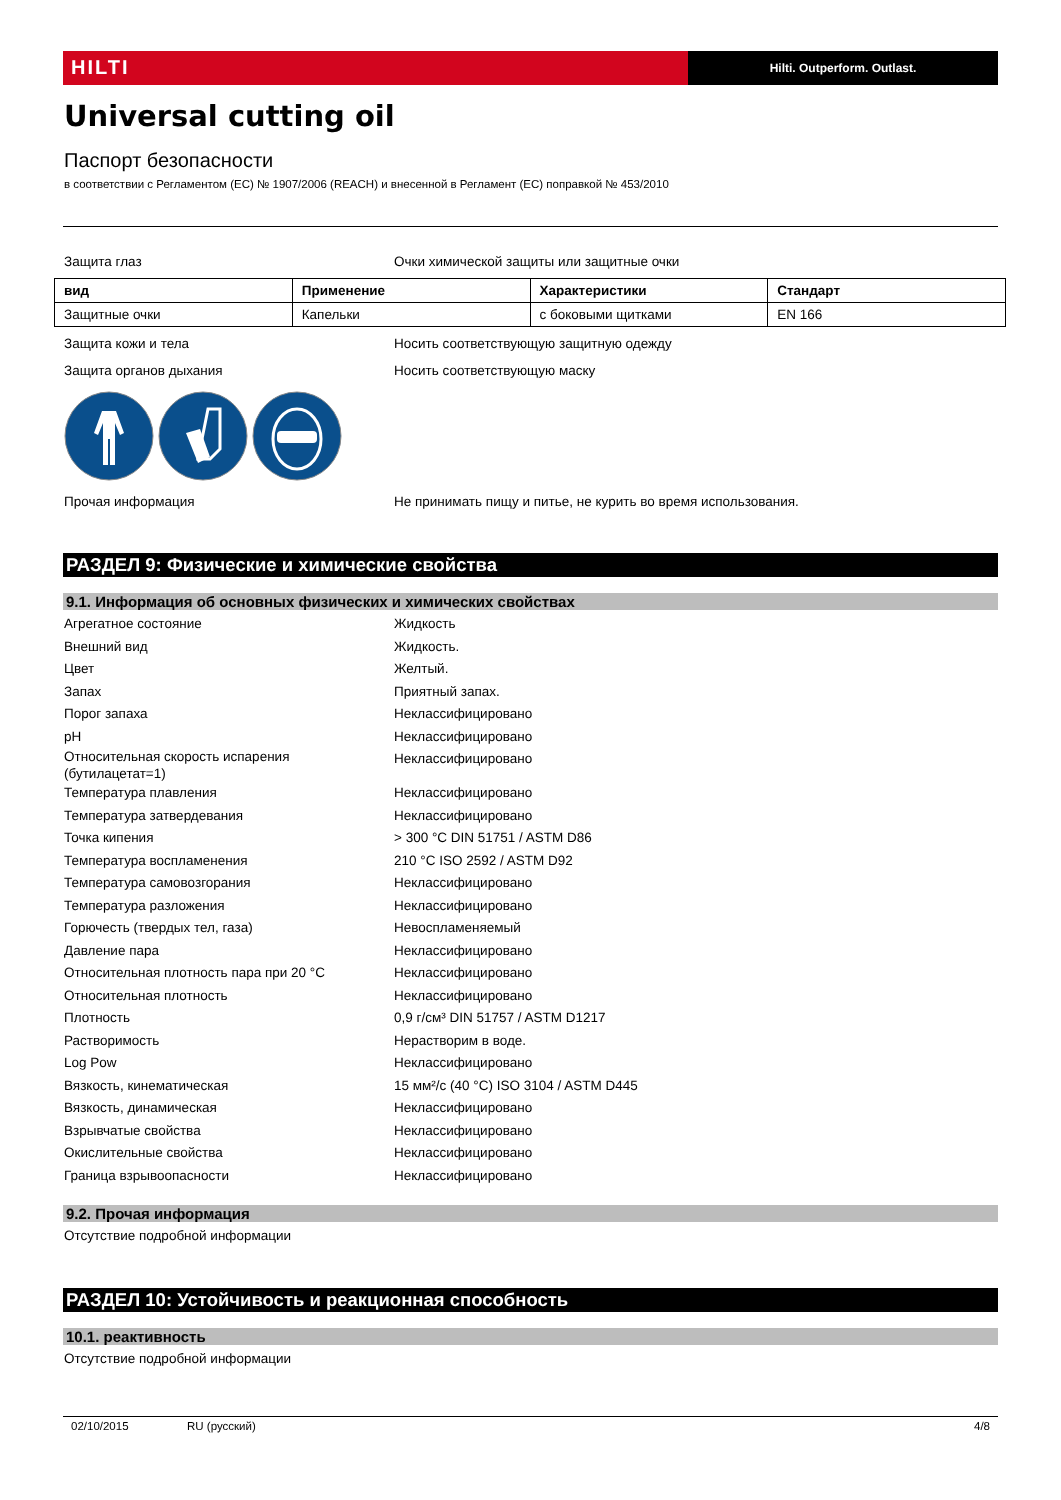HILTI
Hilti. Outperform. Outlast.
Universal cutting oil
Паспорт безопасности
в соответствии с Регламентом (EC) № 1907/2006 (REACH) и внесенной в Регламент (EC) поправкой № 453/2010
Защита глаз Очки химической защиты или защитные очки
| вид | Применение | Характеристики | Стандарт |
| --- | --- | --- | --- |
| Защитные очки | Капельки | с боковыми щитками | EN 166 |
Защита кожи и тела Носить соответствующую защитную одежду
Защита органов дыхания Носить соответствующую маску
Прочая информация Не принимать пищу и питье, не курить во время использования.
РАЗДЕЛ 9: Физические и химические свойства
9.1. Информация об основных физических и химических свойствах
Агрегатное состояние Жидкость
Внешний вид Жидкость.
Цвет Желтый.
Запах Приятный запах.
Порог запаха Неклассифицировано
pH Неклассифицировано
Относительная скорость испарения (бутилацетат=1)
Неклассифицировано
Температура плавления Неклассифицировано
Температура затвердевания Неклассифицировано
Точка кипения > 300 °C DIN 51751 / ASTM D86
Температура воспламенения 210 °C ISO 2592 / ASTM D92
Температура самовозгорания Неклассифицировано
Температура разложения Неклассифицировано
Горючесть (твердых тел, газа) Невоспламеняемый
Давление пара Неклассифицировано
Относительная плотность пара при 20 °C
Неклассифицировано
Относительная плотность Неклассифицировано
Плотность 0,9 г/см³ DIN 51757 / ASTM D1217
Растворимость Нерастворим в воде.
Log Pow Неклассифицировано
Вязкость, кинематическая 15 мм²/с (40 °C) ISO 3104 / ASTM D445
Вязкость, динамическая Неклассифицировано
Взрывчатые свойства Неклассифицировано
Окислительные свойства Неклассифицировано
Граница взрывоопасности Неклассифицировано
9.2. Прочая информация
Отсутствие подробной информации
РАЗДЕЛ 10: Устойчивость и реакционная способность
10.1. реактивность
Отсутствие подробной информации
02/10/2015 RU (русский) 4/8